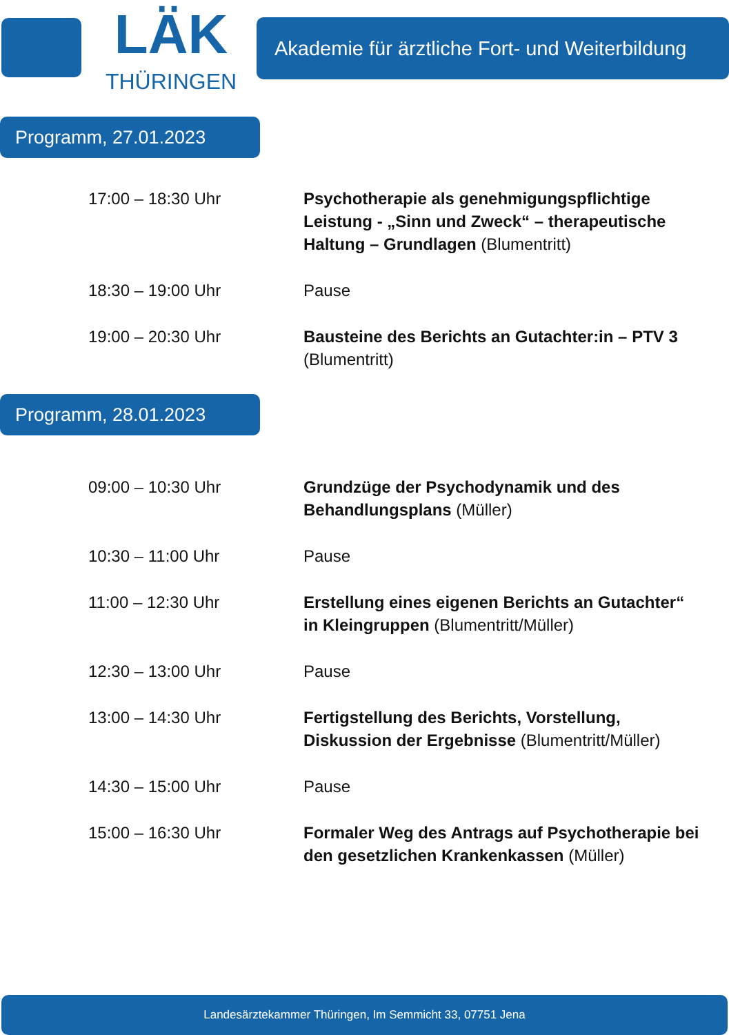LÄK
THÜRINGEN
Akademie für ärztliche Fort- und Weiterbildung
Programm, 27.01.2023
17:00 – 18:30 Uhr Psychotherapie als genehmigungspflichtige Leistung - „Sinn und Zweck“ – therapeutische Haltung – Grundlagen (Blumentritt)
18:30 – 19:00 Uhr Pause
19:00 – 20:30 Uhr Bausteine des Berichts an Gutachter:in – PTV 3 (Blumentritt)
Programm, 28.01.2023
09:00 – 10:30 Uhr Grundzüge der Psychodynamik und des Behandlungsplans (Müller)
10:30 – 11:00 Uhr Pause
11:00 – 12:30 Uhr Erstellung eines eigenen Berichts an Gutachter“ in Kleingruppen (Blumentritt/Müller)
12:30 – 13:00 Uhr Pause
13:00 – 14:30 Uhr Fertigstellung des Berichts, Vorstellung, Diskussion der Ergebnisse (Blumentritt/Müller)
14:30 – 15:00 Uhr Pause
15:00 – 16:30 Uhr Formaler Weg des Antrags auf Psychotherapie bei den gesetzlichen Krankenkassen (Müller)
Landesärztekammer Thüringen, Im Semmicht 33, 07751 Jena